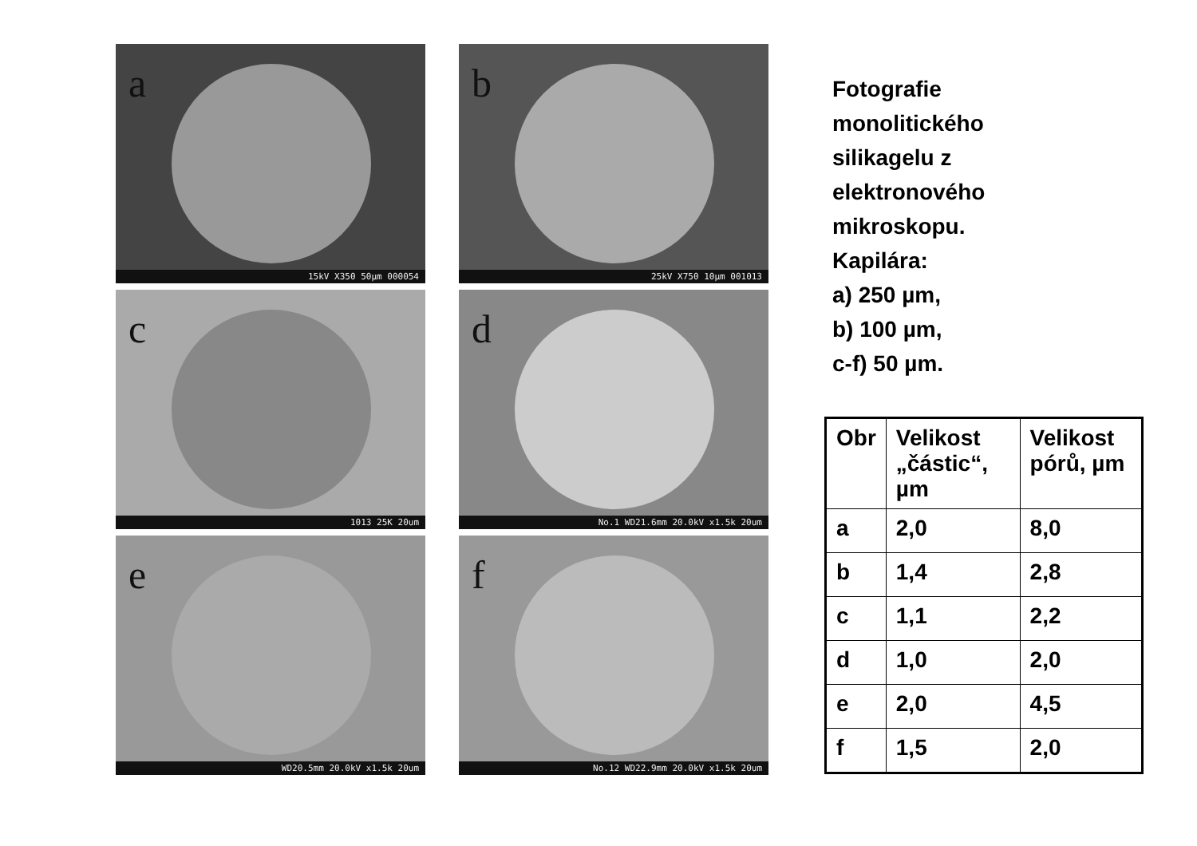a
15kV X350 50µm 000054
b
25kV X750 10µm 001013
c
1013 25K 20um
d
No.1 WD21.6mm 20.0kV x1.5k 20um
e
WD20.5mm 20.0kV x1.5k 20um
f
No.12 WD22.9mm 20.0kV x1.5k 20um
Fotografie
monolitického
silikagelu z
elektronového
mikroskopu.
Kapilára:
a) 250 µm,
b) 100 µm,
c-f) 50 µm.
| Obr | Velikost „částic“, µm | Velikost pórů, µm |
| --- | --- | --- |
| a | 2,0 | 8,0 |
| b | 1,4 | 2,8 |
| c | 1,1 | 2,2 |
| d | 1,0 | 2,0 |
| e | 2,0 | 4,5 |
| f | 1,5 | 2,0 |